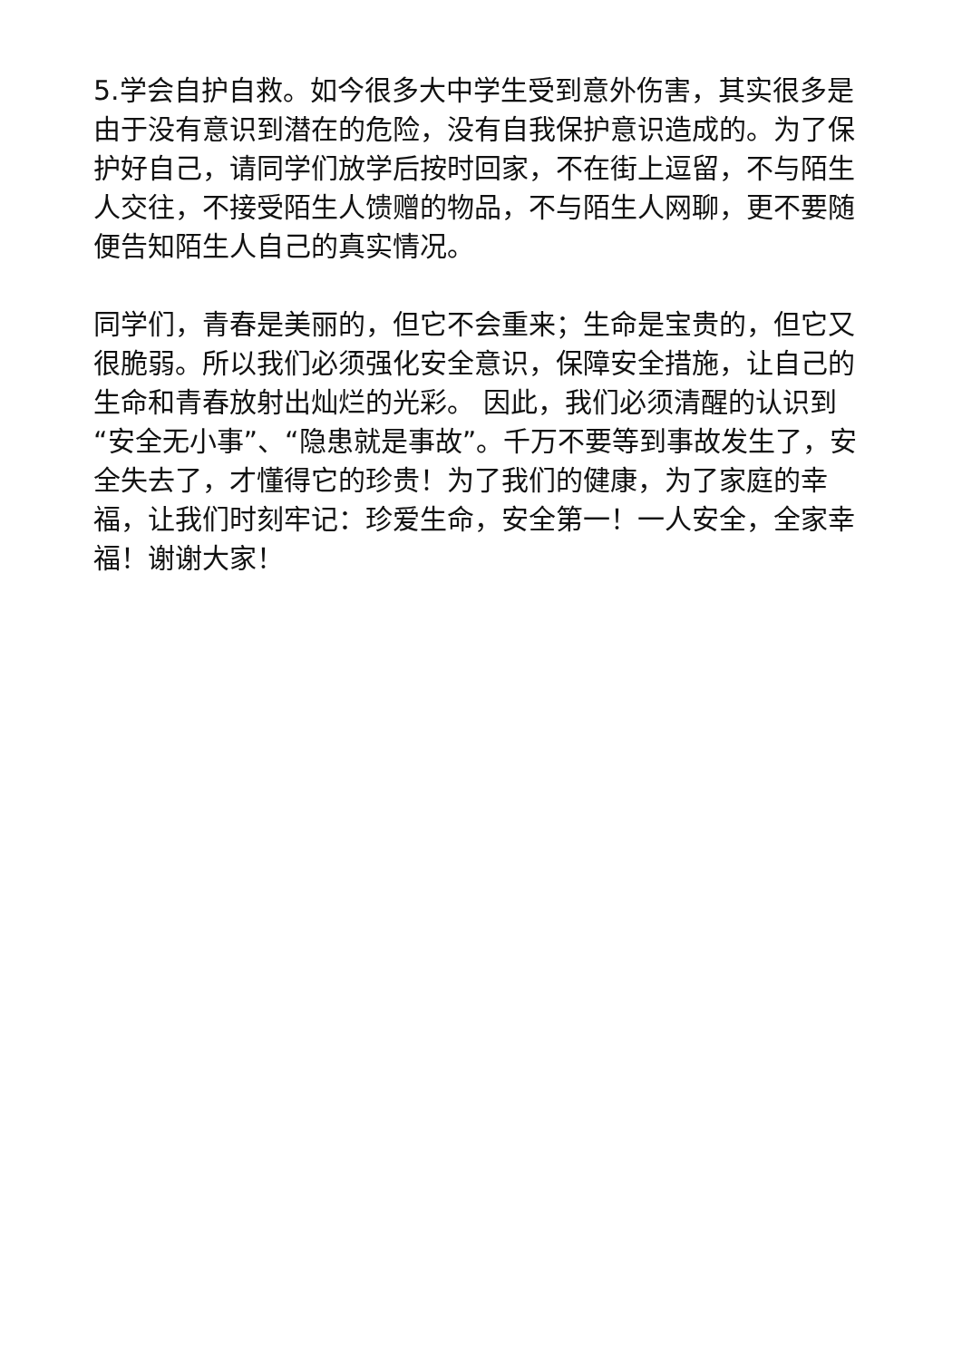5.学会自护自救。如今很多大中学生受到意外伤害，其实很多是由于没有意识到潜在的危险，没有自我保护意识造成的。为了保护好自己，请同学们放学后按时回家，不在街上逗留，不与陌生人交往，不接受陌生人馈赠的物品，不与陌生人网聊，更不要随便告知陌生人自己的真实情况。
同学们，青春是美丽的，但它不会重来；生命是宝贵的，但它又很脆弱。所以我们必须强化安全意识，保障安全措施，让自己的生命和青春放射出灿烂的光彩。 因此，我们必须清醒的认识到 “安全无小事”、“隐患就是事故”。千万不要等到事故发生了，安全失去了，才懂得它的珍贵！为了我们的健康，为了家庭的幸福，让我们时刻牢记：珍爱生命，安全第一！一人安全，全家幸福！谢谢大家！